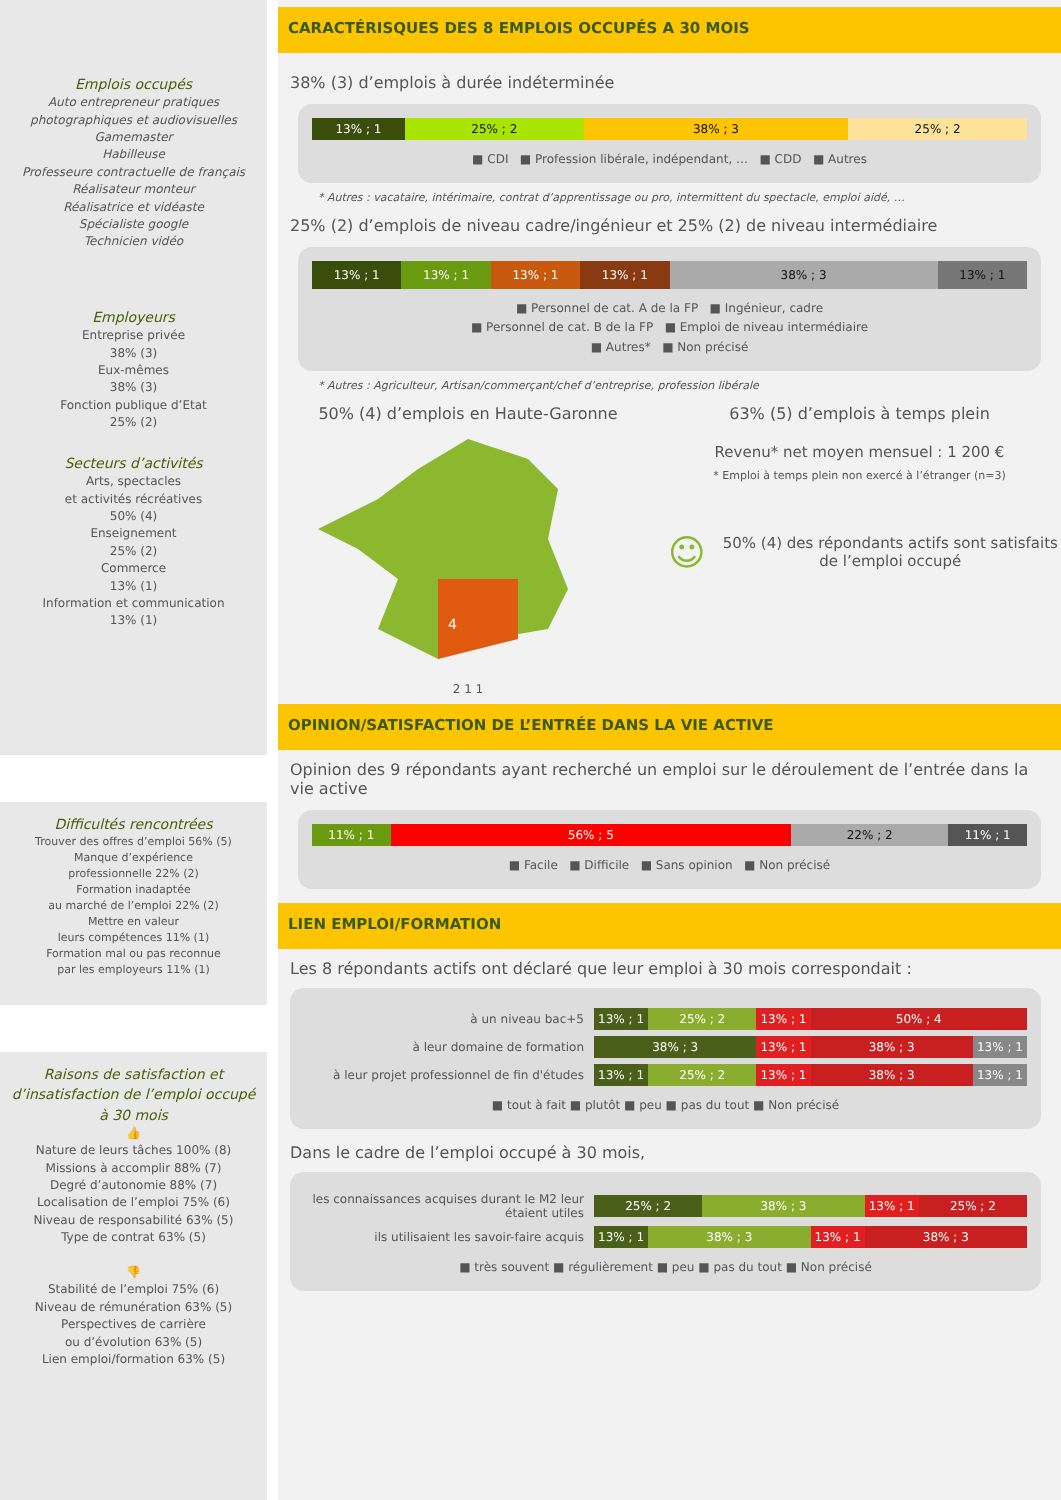Emplois occupés
Auto entrepreneur pratiques photographiques et audiovisuelles
Gamemaster
Habilleuse
Professeure contractuelle de français
Réalisateur monteur
Réalisatrice et vidéaste
Spécialiste google
Technicien vidéo
Employeurs
Entreprise privée
38% (3)
Eux-mêmes
38% (3)
Fonction publique d’Etat
25% (2)
Secteurs d’activités
Arts, spectacles
et activités récréatives
50% (4)
Enseignement
25% (2)
Commerce
13% (1)
Information et communication
13% (1)
Difficultés rencontrées
Trouver des offres d’emploi 56% (5)
Manque d’expérience
professionnelle 22% (2)
Formation inadaptée
au marché de l’emploi 22% (2)
Mettre en valeur
leurs compétences 11% (1)
Formation mal ou pas reconnue
par les employeurs 11% (1)
Raisons de satisfaction et d’insatisfaction de l’emploi occupé à 30 mois
👍
Nature de leurs tâches 100% (8)
Missions à accomplir 88% (7)
Degré d’autonomie 88% (7)
Localisation de l’emploi 75% (6)
Niveau de responsabilité 63% (5)
Type de contrat 63% (5)
👎
Stabilité de l’emploi 75% (6)
Niveau de rémunération 63% (5)
Perspectives de carrière
ou d’évolution 63% (5)
Lien emploi/formation 63% (5)
CARACTÉRISQUES DES 8 EMPLOIS OCCUPÉS A 30 MOIS
38% (3) d’emplois à durée indéterminée
13% ; 1 25% ; 2 38% ; 3 25% ; 2
■ CDI ■ Profession libérale, indépendant, … ■ CDD ■ Autres
* Autres : vacataire, intérimaire, contrat d’apprentissage ou pro, intermittent du spectacle, emploi aidé, …
25% (2) d’emplois de niveau cadre/ingénieur et 25% (2) de niveau intermédiaire
13% ; 1 13% ; 1 13% ; 1 13% ; 1 38% ; 3 13% ; 1
■ Personnel de cat. A de la FP ■ Ingénieur, cadre
■ Personnel de cat. B de la FP ■ Emploi de niveau intermédiaire
■ Autres* ■ Non précisé
* Autres : Agriculteur, Artisan/commerçant/chef d’entreprise, profession libérale
50% (4) d’emplois en Haute-Garonne
4
2 1 1
63% (5) d’emplois à temps plein
Revenu* net moyen mensuel : 1 200 €
* Emploi à temps plein non exercé à l’étranger (n=3)
☺ 50% (4) des répondants actifs sont satisfaits de l’emploi occupé
OPINION/SATISFACTION DE L’ENTRÉE DANS LA VIE ACTIVE
Opinion des 9 répondants ayant recherché un emploi sur le déroulement de l’entrée dans la vie active
11% ; 1 56% ; 5 22% ; 2 11% ; 1
■ Facile ■ Difficile ■ Sans opinion ■ Non précisé
LIEN EMPLOI/FORMATION
Les 8 répondants actifs ont déclaré que leur emploi à 30 mois correspondait :
à un niveau bac+5
13% ; 1 25% ; 2 13% ; 1 50% ; 4
à leur domaine de formation
38% ; 3 13% ; 1 38% ; 3 13% ; 1
à leur projet professionnel de fin d'études
13% ; 1 25% ; 2 13% ; 1 38% ; 3 13% ; 1
■ tout à fait ■ plutôt ■ peu ■ pas du tout ■ Non précisé
Dans le cadre de l’emploi occupé à 30 mois,
les connaissances acquises durant le M2 leur étaient utiles
25% ; 2 38% ; 3 13% ; 1 25% ; 2
ils utilisaient les savoir-faire acquis
13% ; 1 38% ; 3 13% ; 1 38% ; 3
■ très souvent ■ régulièrement ■ peu ■ pas du tout ■ Non précisé